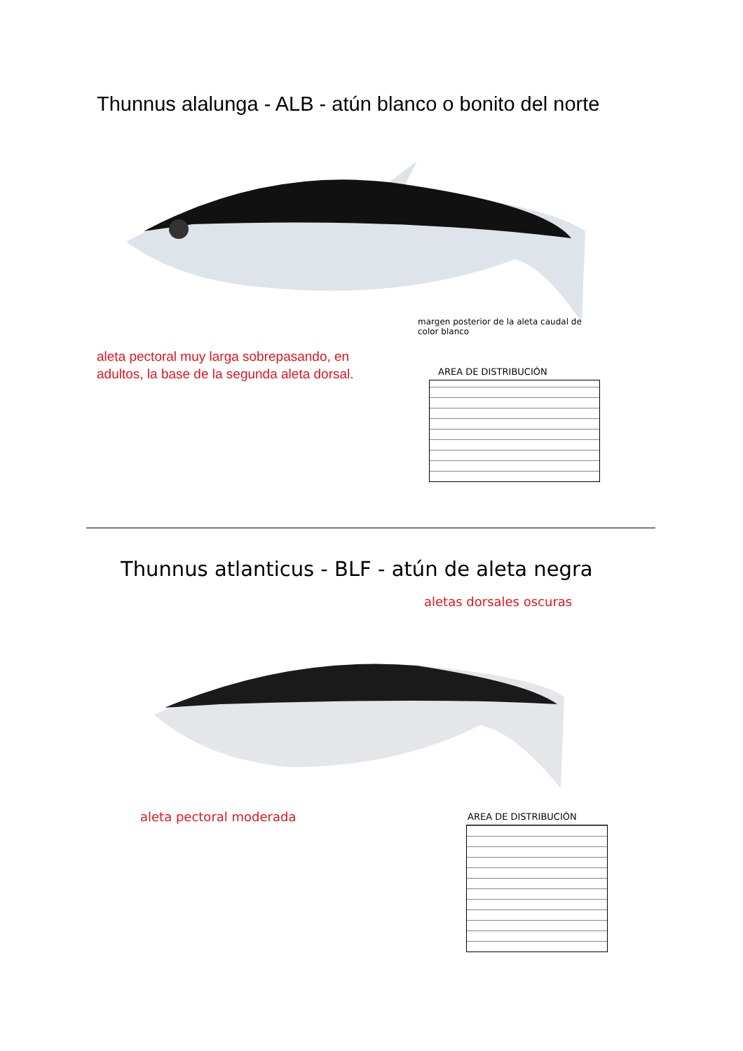Thunnus alalunga - ALB - atún blanco o bonito del norte
margen posterior de la aleta caudal de
color blanco
aleta pectoral muy larga sobrepasando, en
adultos, la base de la segunda aleta dorsal.
AREA DE DISTRIBUCIÓN
Thunnus atlanticus - BLF - atún de aleta negra
aletas dorsales oscuras
aleta pectoral moderada AREA DE DISTRIBUCIÓN